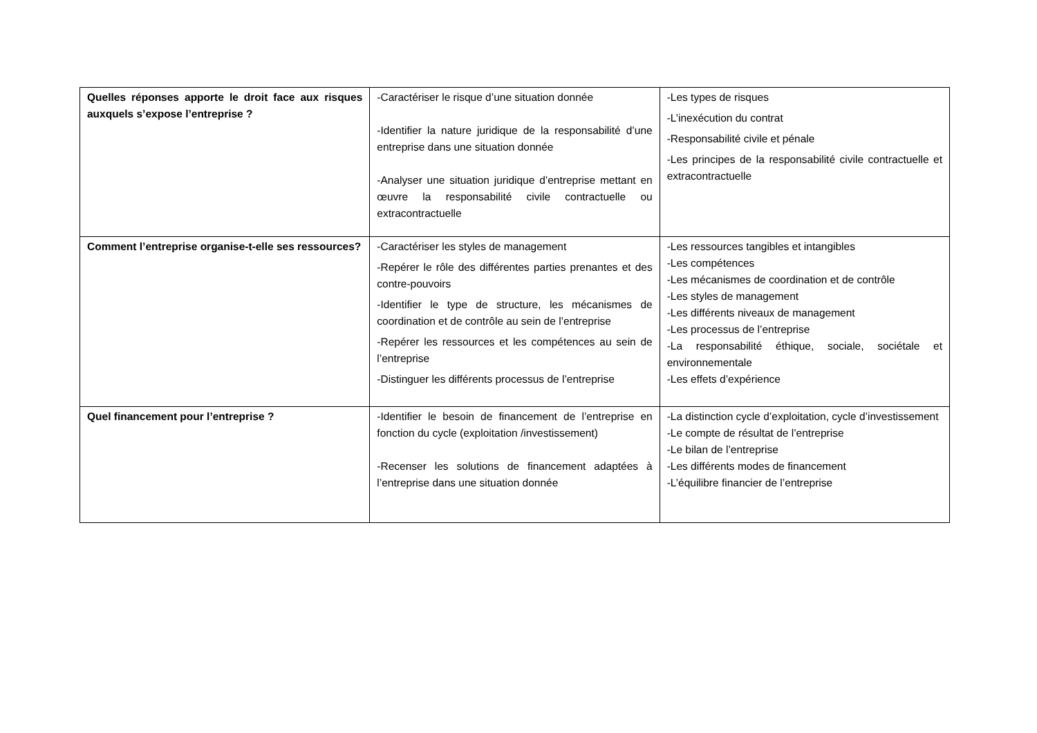| Quelles réponses apporte le droit face aux risques auxquels s’expose l’entreprise ? | -Caractériser le risque d’une situation donnée -Identifier la nature juridique de la responsabilité d’une entreprise dans une situation donnée -Analyser une situation juridique d’entreprise mettant en œuvre la responsabilité civile contractuelle ou extracontractuelle | -Les types de risques -L’inexécution du contrat -Responsabilité civile et pénale -Les principes de la responsabilité civile contractuelle et extracontractuelle |
| Comment l’entreprise organise-t-elle ses ressources? | -Caractériser les styles de management -Repérer le rôle des différentes parties prenantes et des contre-pouvoirs -Identifier le type de structure, les mécanismes de coordination et de contrôle au sein de l’entreprise -Repérer les ressources et les compétences au sein de l’entreprise -Distinguer les différents processus de l’entreprise | -Les ressources tangibles et intangibles -Les compétences -Les mécanismes de coordination et de contrôle -Les styles de management -Les différents niveaux de management -Les processus de l’entreprise -La responsabilité éthique, sociale, sociétale et environnementale -Les effets d’expérience |
| Quel financement pour l’entreprise ? | -Identifier le besoin de financement de l’entreprise en fonction du cycle (exploitation /investissement) -Recenser les solutions de financement adaptées à l’entreprise dans une situation donnée | -La distinction cycle d’exploitation, cycle d’investissement -Le compte de résultat de l’entreprise -Le bilan de l’entreprise -Les différents modes de financement -L’équilibre financier de l’entreprise |